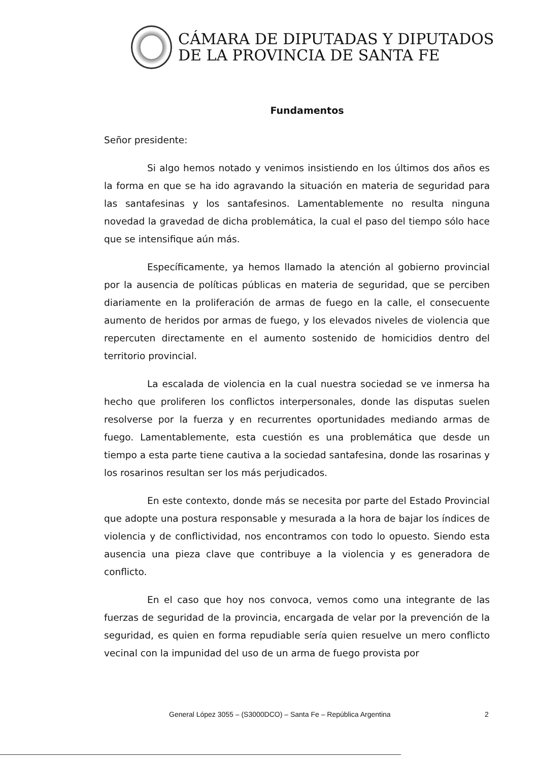CÁMARA DE DIPUTADAS Y DIPUTADOS
DE LA PROVINCIA DE SANTA FE
Fundamentos
Señor presidente:
Si algo hemos notado y venimos insistiendo en los últimos dos años es la forma en que se ha ido agravando la situación en materia de seguridad para las santafesinas y los santafesinos. Lamentablemente no resulta ninguna novedad la gravedad de dicha problemática, la cual el paso del tiempo sólo hace que se intensifique aún más.
Específicamente, ya hemos llamado la atención al gobierno provincial por la ausencia de políticas públicas en materia de seguridad, que se perciben diariamente en la proliferación de armas de fuego en la calle, el consecuente aumento de heridos por armas de fuego, y los elevados niveles de violencia que repercuten directamente en el aumento sostenido de homicidios dentro del territorio provincial.
La escalada de violencia en la cual nuestra sociedad se ve inmersa ha hecho que proliferen los conflictos interpersonales, donde las disputas suelen resolverse por la fuerza y en recurrentes oportunidades mediando armas de fuego. Lamentablemente, esta cuestión es una problemática que desde un tiempo a esta parte tiene cautiva a la sociedad santafesina, donde las rosarinas y los rosarinos resultan ser los más perjudicados.
En este contexto, donde más se necesita por parte del Estado Provincial que adopte una postura responsable y mesurada a la hora de bajar los índices de violencia y de conflictividad, nos encontramos con todo lo opuesto. Siendo esta ausencia una pieza clave que contribuye a la violencia y es generadora de conflicto.
En el caso que hoy nos convoca, vemos como una integrante de las fuerzas de seguridad de la provincia, encargada de velar por la prevención de la seguridad, es quien en forma repudiable sería quien resuelve un mero conflicto vecinal con la impunidad del uso de un arma de fuego provista por
General López 3055 – (S3000DCO) – Santa Fe – República Argentina 2